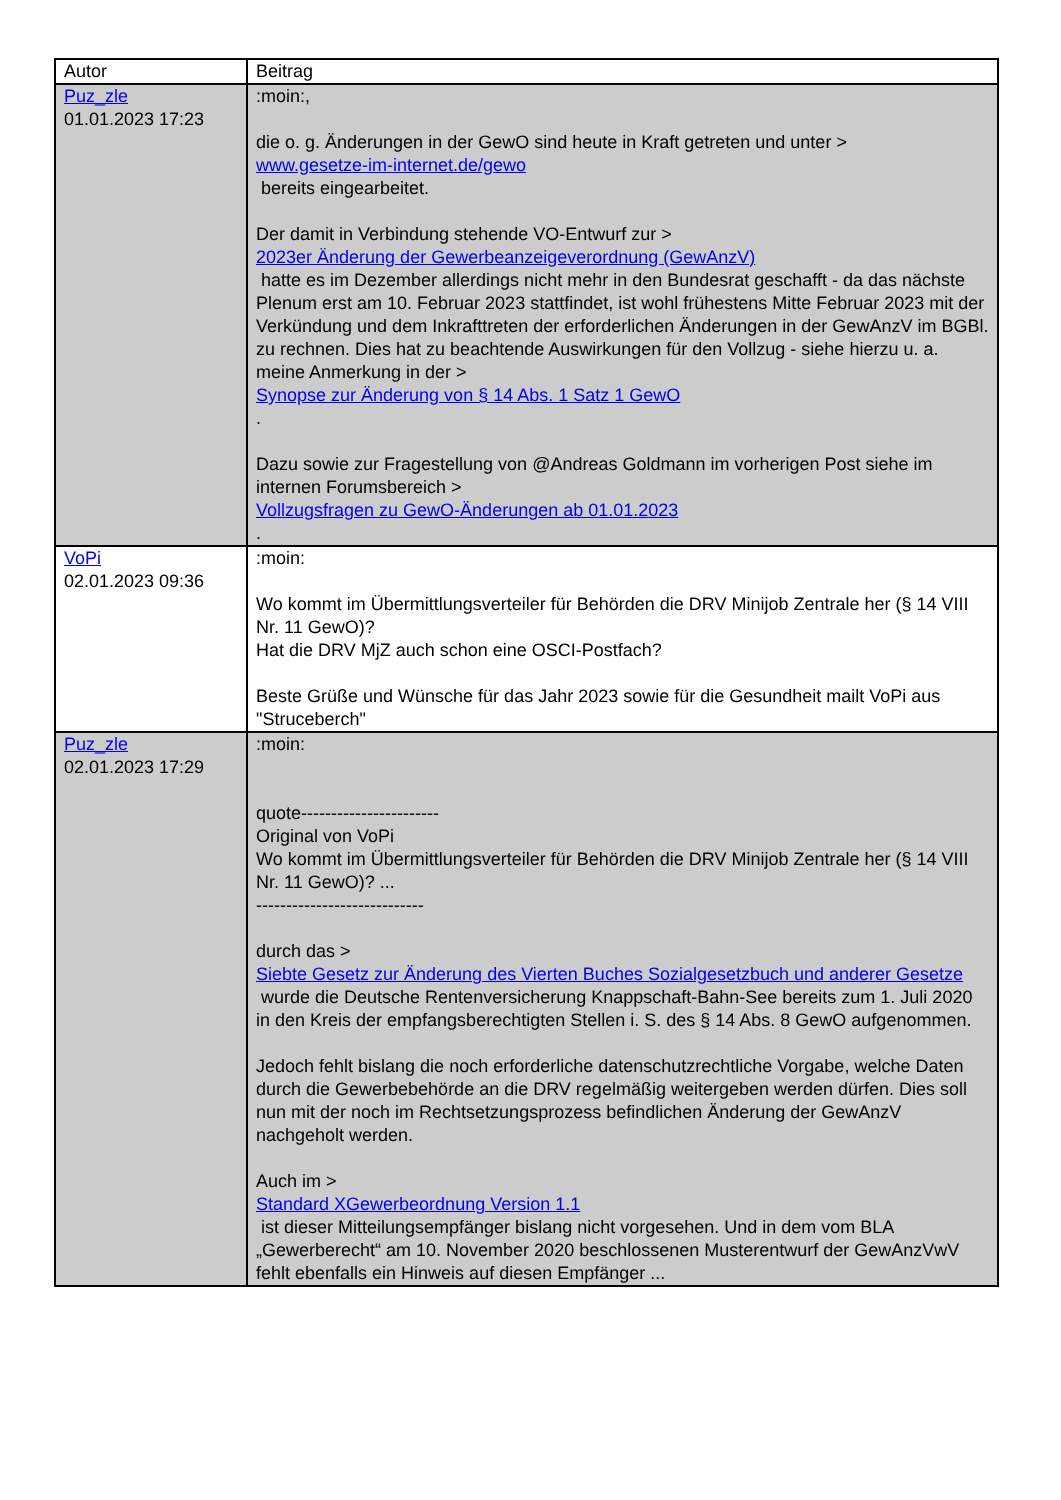| Autor | Beitrag |
| Puz_zle 01.01.2023 17:23 | :moin:, die o. g. Änderungen in der GewO sind heute in Kraft getreten und unter > www.gesetze-im-internet.de/gewo bereits eingearbeitet. Der damit in Verbindung stehende VO-Entwurf zur > 2023er Änderung der Gewerbeanzeigeverordnung (GewAnzV) hatte es im Dezember allerdings nicht mehr in den Bundesrat geschafft - da das nächste Plenum erst am 10. Februar 2023 stattfindet, ist wohl frühestens Mitte Februar 2023 mit der Verkündung und dem Inkrafttreten der erforderlichen Änderungen in der GewAnzV im BGBl. zu rechnen. Dies hat zu beachtende Auswirkungen für den Vollzug - siehe hierzu u. a. meine Anmerkung in der > Synopse zur Änderung von § 14 Abs. 1 Satz 1 GewO . Dazu sowie zur Fragestellung von @Andreas Goldmann im vorherigen Post siehe im internen Forumsbereich > Vollzugsfragen zu GewO-Änderungen ab 01.01.2023 . |
| VoPi 02.01.2023 09:36 | :moin: Wo kommt im Übermittlungsverteiler für Behörden die DRV Minijob Zentrale her (§ 14 VIII Nr. 11 GewO)? Hat die DRV MjZ auch schon eine OSCI-Postfach? Beste Grüße und Wünsche für das Jahr 2023 sowie für die Gesundheit mailt VoPi aus "Struceberch" |
| Puz_zle 02.01.2023 17:29 | :moin: quote----------------------- Original von VoPi Wo kommt im Übermittlungsverteiler für Behörden die DRV Minijob Zentrale her (§ 14 VIII Nr. 11 GewO)? ... ---------------------------- durch das > Siebte Gesetz zur Änderung des Vierten Buches Sozialgesetzbuch und anderer Gesetze wurde die Deutsche Rentenversicherung Knappschaft-Bahn-See bereits zum 1. Juli 2020 in den Kreis der empfangsberechtigten Stellen i. S. des § 14 Abs. 8 GewO aufgenommen. Jedoch fehlt bislang die noch erforderliche datenschutzrechtliche Vorgabe, welche Daten durch die Gewerbebehörde an die DRV regelmäßig weitergeben werden dürfen. Dies soll nun mit der noch im Rechtsetzungsprozess befindlichen Änderung der GewAnzV nachgeholt werden. Auch im > Standard XGewerbeordnung Version 1.1 ist dieser Mitteilungsempfänger bislang nicht vorgesehen. Und in dem vom BLA „Gewerberecht“ am 10. November 2020 beschlossenen Musterentwurf der GewAnzVwV fehlt ebenfalls ein Hinweis auf diesen Empfänger ... |